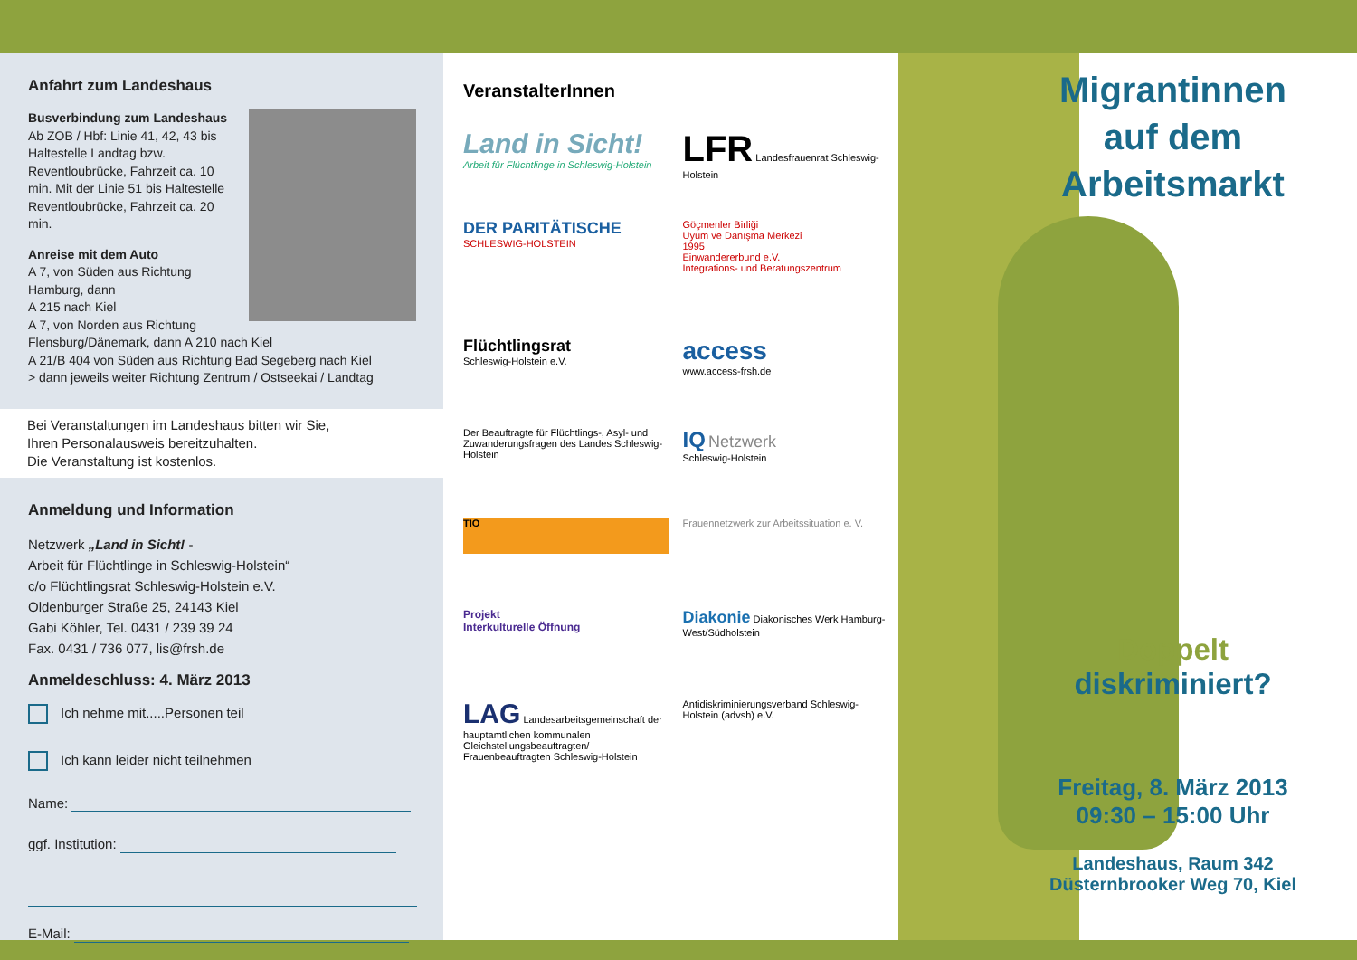Anfahrt zum Landeshaus
Busverbindung zum Landeshaus
Ab ZOB / Hbf: Linie 41, 42, 43 bis Haltestelle Landtag bzw. Reventloubrücke, Fahrzeit ca. 10 min. Mit der Linie 51 bis Haltestelle Reventloubrücke, Fahrzeit ca. 20 min.
Anreise mit dem Auto
A 7, von Süden aus Richtung Hamburg, dann
A 215 nach Kiel
A 7, von Norden aus Richtung Flensburg/Dänemark, dann A 210 nach Kiel
A 21/B 404 von Süden aus Richtung Bad Segeberg nach Kiel
> dann jeweils weiter Richtung Zentrum / Ostseekai / Landtag
Bei Veranstaltungen im Landeshaus bitten wir Sie,
Ihren Personalausweis bereitzuhalten.
Die Veranstaltung ist kostenlos.
Anmeldung und Information
Netzwerk „Land in Sicht! -
Arbeit für Flüchtlinge in Schleswig-Holstein“
c/o Flüchtlingsrat Schleswig-Holstein e.V.
Oldenburger Straße 25, 24143 Kiel
Gabi Köhler, Tel. 0431 / 239 39 24
Fax. 0431 / 736 077, lis@frsh.de
Anmeldeschluss: 4. März 2013
Ich nehme mit.....Personen teil
Ich kann leider nicht teilnehmen
Name:
ggf. Institution:
E-Mail:
VeranstalterInnen
Land in Sicht!
Arbeit für Flüchtlinge in Schleswig-Holstein
LFR Landesfrauenrat Schleswig-Holstein
DER PARITÄTISCHE
SCHLESWIG-HOLSTEIN
Göçmenler Birliği
Uyum ve Danışma Merkezi
1995
Einwandererbund e.V.
Integrations- und Beratungszentrum
Flüchtlingsrat
Schleswig-Holstein e.V.
access
www.access-frsh.de
Der Beauftragte für Flüchtlings-, Asyl- und Zuwanderungsfragen des Landes Schleswig-Holstein
IQ Netzwerk
Schleswig-Holstein
TIO
Frauennetzwerk zur Arbeitssituation e. V.
Projekt
Interkulturelle Öffnung
Diakonie Diakonisches Werk Hamburg-West/Südholstein
LAG Landesarbeitsgemeinschaft der hauptamtlichen kommunalen Gleichstellungsbeauftragten/ Frauenbeauftragten Schleswig-Holstein
Antidiskriminierungsverband Schleswig-Holstein (advsh) e.V.
Migrantinnen
auf dem
Arbeitsmarkt
Doppelt
diskriminiert?
Freitag, 8. März 2013
09:30 – 15:00 Uhr
Landeshaus, Raum 342
Düsternbrooker Weg 70, Kiel